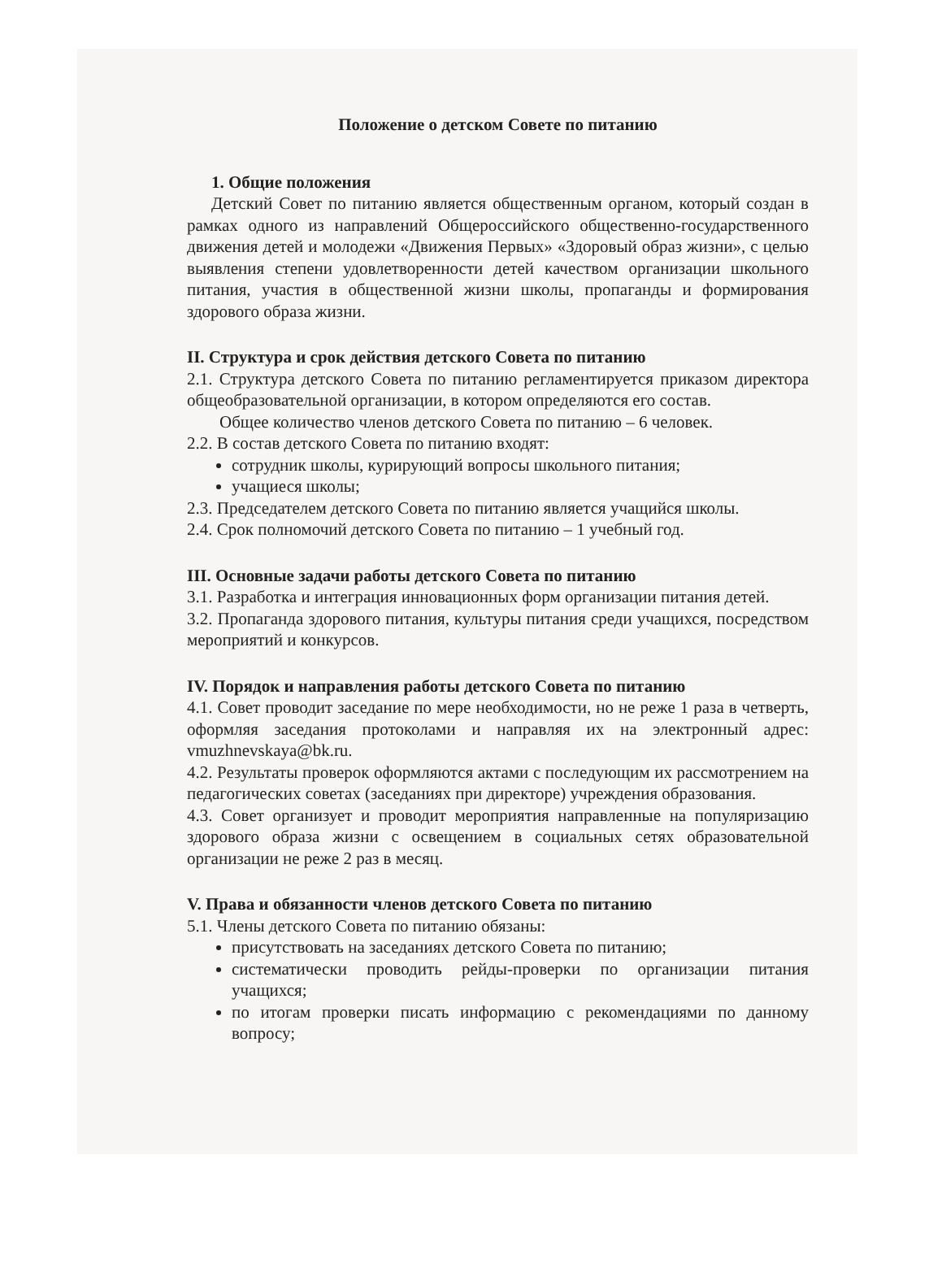Положение о детском Совете по питанию
1. Общие положения
Детский Совет по питанию является общественным органом, который создан в рамках одного из направлений Общероссийского общественно-государственного движения детей и молодежи «Движения Первых» «Здоровый образ жизни», с целью выявления степени удовлетворенности детей качеством организации школьного питания, участия в общественной жизни школы, пропаганды и формирования здорового образа жизни.
II. Структура и срок действия детского Совета по питанию
2.1. Структура детского Совета по питанию регламентируется приказом директора общеобразовательной организации, в котором определяются его состав.
Общее количество членов детского Совета по питанию – 6 человек.
2.2. В состав детского Совета по питанию входят:
сотрудник школы, курирующий вопросы школьного питания;
учащиеся школы;
2.3. Председателем детского Совета по питанию является учащийся школы.
2.4. Срок полномочий детского Совета по питанию – 1 учебный год.
III. Основные задачи работы детского Совета по питанию
3.1. Разработка и интеграция инновационных форм организации питания детей.
3.2. Пропаганда здорового питания, культуры питания среди учащихся, посредством мероприятий и конкурсов.
IV. Порядок и направления работы детского Совета по питанию
4.1. Совет проводит заседание по мере необходимости, но не реже 1 раза в четверть, оформляя заседания протоколами и направляя их на электронный адрес: vmuzhnevskaya@bk.ru.
4.2. Результаты проверок оформляются актами с последующим их рассмотрением на педагогических советах (заседаниях при директоре) учреждения образования.
4.3. Совет организует и проводит мероприятия направленные на популяризацию здорового образа жизни с освещением в социальных сетях образовательной организации не реже 2 раз в месяц.
V. Права и обязанности членов детского Совета по питанию
5.1. Члены детского Совета по питанию обязаны:
присутствовать на заседаниях детского Совета по питанию;
систематически проводить рейды-проверки по организации питания учащихся;
по итогам проверки писать информацию с рекомендациями по данному вопросу;